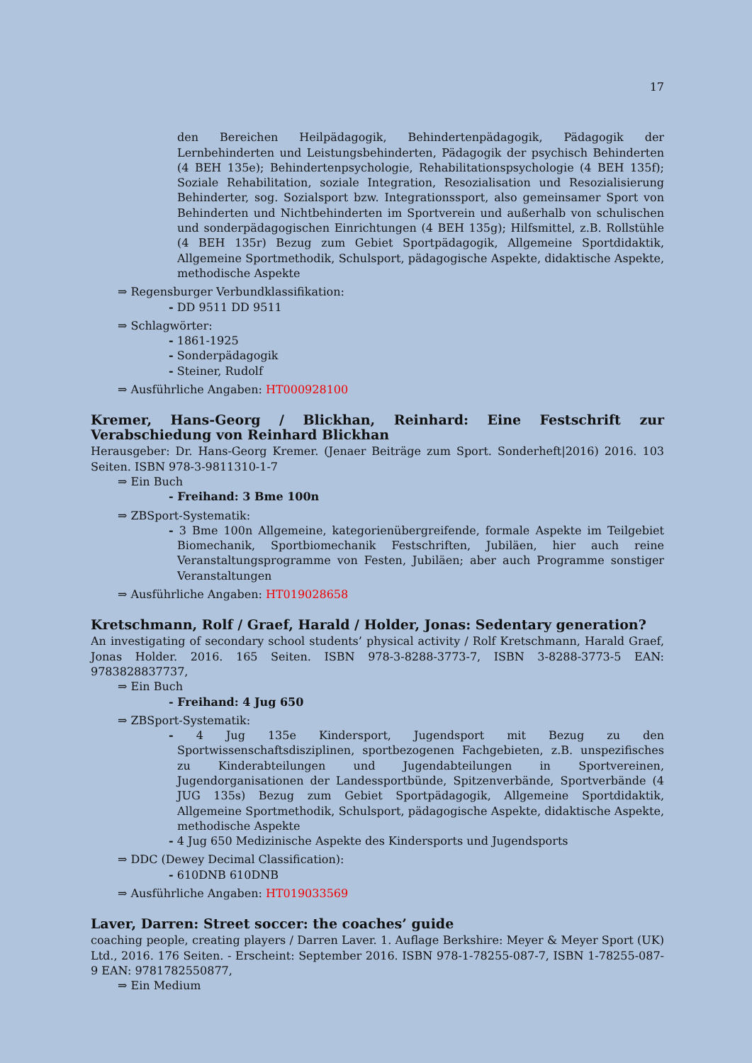17
den Bereichen Heilpädagogik, Behindertenpädagogik, Pädagogik der Lernbehinderten und Leistungsbehinderten, Pädagogik der psychisch Behinderten (4 BEH 135e); Behindertenpsychologie, Rehabilitationspsychologie (4 BEH 135f); Soziale Rehabilitation, soziale Integration, Resozialisation und Resozialisierung Behinderter, sog. Sozialsport bzw. Integrationssport, also gemeinsamer Sport von Behinderten und Nichtbehinderten im Sportverein und außerhalb von schulischen und sonderpädagogischen Einrichtungen (4 BEH 135g); Hilfsmittel, z.B. Rollstühle (4 BEH 135r) Bezug zum Gebiet Sportpädagogik, Allgemeine Sportdidaktik, Allgemeine Sportmethodik, Schulsport, pädagogische Aspekte, didaktische Aspekte, methodische Aspekte
⇒ Regensburger Verbundklassifikation:
- DD 9511 DD 9511
⇒ Schlagwörter:
- 1861-1925
- Sonderpädagogik
- Steiner, Rudolf
⇒ Ausführliche Angaben: HT000928100
Kremer, Hans-Georg / Blickhan, Reinhard: Eine Festschrift zur Verabschiedung von Reinhard Blickhan
Herausgeber: Dr. Hans-Georg Kremer. (Jenaer Beiträge zum Sport. Sonderheft|2016) 2016. 103 Seiten. ISBN 978-3-9811310-1-7
⇒ Ein Buch
- Freihand: 3 Bme 100n
⇒ ZBSport-Systematik:
- 3 Bme 100n Allgemeine, kategorienübergreifende, formale Aspekte im Teilgebiet Biomechanik, Sportbiomechanik Festschriften, Jubiläen, hier auch reine Veranstaltungsprogramme von Festen, Jubiläen; aber auch Programme sonstiger Veranstaltungen
⇒ Ausführliche Angaben: HT019028658
Kretschmann, Rolf / Graef, Harald / Holder, Jonas: Sedentary generation?
An investigating of secondary school students’ physical activity / Rolf Kretschmann, Harald Graef, Jonas Holder. 2016. 165 Seiten. ISBN 978-3-8288-3773-7, ISBN 3-8288-3773-5 EAN: 9783828837737,
⇒ Ein Buch
- Freihand: 4 Jug 650
⇒ ZBSport-Systematik:
- 4 Jug 135e Kindersport, Jugendsport mit Bezug zu den Sportwissenschaftsdisziplinen, sportbezogenen Fachgebieten, z.B. unspezifisches zu Kinderabteilungen und Jugendabteilungen in Sportvereinen, Jugendorganisationen der Landessportbünde, Spitzenverbände, Sportverbände (4 JUG 135s) Bezug zum Gebiet Sportpädagogik, Allgemeine Sportdidaktik, Allgemeine Sportmethodik, Schulsport, pädagogische Aspekte, didaktische Aspekte, methodische Aspekte
- 4 Jug 650 Medizinische Aspekte des Kindersports und Jugendsports
⇒ DDC (Dewey Decimal Classification):
- 610DNB 610DNB
⇒ Ausführliche Angaben: HT019033569
Laver, Darren: Street soccer: the coaches’ guide
coaching people, creating players / Darren Laver. 1. Auflage Berkshire: Meyer & Meyer Sport (UK) Ltd., 2016. 176 Seiten. - Erscheint: September 2016. ISBN 978-1-78255-087-7, ISBN 1-78255-087-9 EAN: 9781782550877,
⇒ Ein Medium